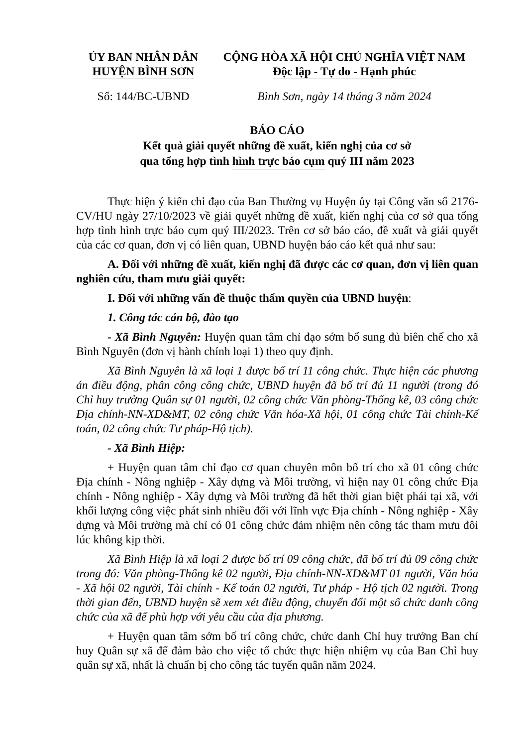ỦY BAN NHÂN DÂN
HUYỆN BÌNH SƠN
CỘNG HÒA XÃ HỘI CHỦ NGHĨA VIỆT NAM
Độc lập - Tự do - Hạnh phúc
Số: 144/BC-UBND Bình Sơn, ngày 14 tháng 3 năm 2024
BÁO CÁO
Kết quả giải quyết những đề xuất, kiến nghị của cơ sở
qua tổng hợp tình hình trực báo cụm quý III năm 2023
Thực hiện ý kiến chỉ đạo của Ban Thường vụ Huyện ủy tại Công văn số 2176-CV/HU ngày 27/10/2023 về giải quyết những đề xuất, kiến nghị của cơ sở qua tổng hợp tình hình trực báo cụm quý III/2023. Trên cơ sở báo cáo, đề xuất và giải quyết của các cơ quan, đơn vị có liên quan, UBND huyện báo cáo kết quả như sau:
A. Đối với những đề xuất, kiến nghị đã được các cơ quan, đơn vị liên quan nghiên cứu, tham mưu giải quyết:
I. Đối với những vấn đề thuộc thẩm quyền của UBND huyện:
1. Công tác cán bộ, đào tạo
- Xã Bình Nguyên: Huyện quan tâm chỉ đạo sớm bổ sung đủ biên chế cho xã Bình Nguyên (đơn vị hành chính loại 1) theo quy định.
Xã Bình Nguyên là xã loại 1 được bố trí 11 công chức. Thực hiện các phương án điều động, phân công công chức, UBND huyện đã bố trí đủ 11 người (trong đó Chỉ huy trưởng Quân sự 01 người, 02 công chức Văn phòng-Thống kê, 03 công chức Địa chính-NN-XD&MT, 02 công chức Văn hóa-Xã hội, 01 công chức Tài chính-Kế toán, 02 công chức Tư pháp-Hộ tịch).
- Xã Bình Hiệp:
+ Huyện quan tâm chỉ đạo cơ quan chuyên môn bố trí cho xã 01 công chức Địa chính - Nông nghiệp - Xây dựng và Môi trường, vì hiện nay 01 công chức Địa chính - Nông nghiệp - Xây dựng và Môi trường đã hết thời gian biệt phái tại xã, với khối lượng công việc phát sinh nhiều đối với lĩnh vực Địa chính - Nông nghiệp - Xây dựng và Môi trường mà chỉ có 01 công chức đảm nhiệm nên công tác tham mưu đôi lúc không kịp thời.
Xã Bình Hiệp là xã loại 2 được bố trí 09 công chức, đã bố trí đủ 09 công chức trong đó: Văn phòng-Thống kê 02 người, Địa chính-NN-XD&MT 01 người, Văn hóa - Xã hội 02 người, Tài chính - Kế toán 02 người, Tư pháp - Hộ tịch 02 người. Trong thời gian đến, UBND huyện sẽ xem xét điều động, chuyển đổi một số chức danh công chức của xã để phù hợp với yêu cầu của địa phương.
+ Huyện quan tâm sớm bố trí công chức, chức danh Chỉ huy trưởng Ban chỉ huy Quân sự xã để đảm bảo cho việc tổ chức thực hiện nhiệm vụ của Ban Chỉ huy quân sự xã, nhất là chuẩn bị cho công tác tuyển quân năm 2024.